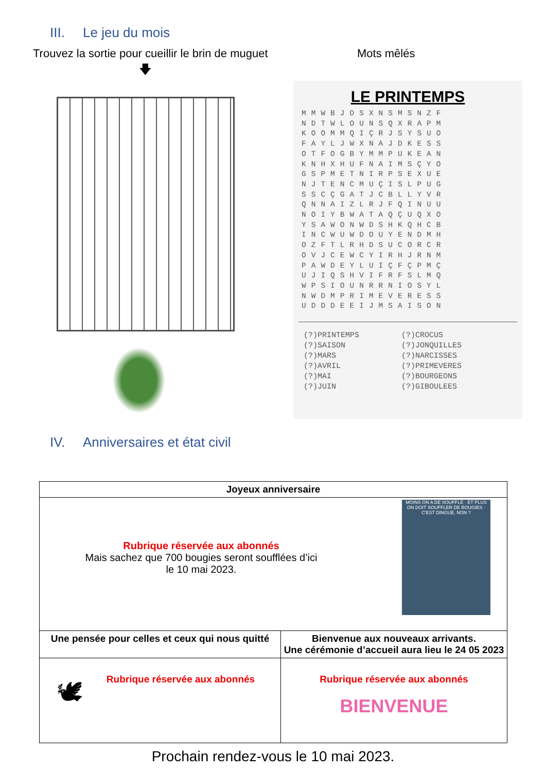III. Le jeu du mois
Trouvez la sortie pour cueillir le brin de muguet
Mots mêlés
🡇
LE PRINTEMPS
MMWBJDSXNSMSNZF NDTWLOUNSQXRAPM KOOMMQIÇRJSYSUO FAYLJWXNAJDKESS OTFOGBYMMPUKEAN KNHXHUFNAIMSÇYO GSPMETNIRPSEXUE NJTENCMUÇISLPUG SSCÇGATJCBLLYVR QNNAIZLRJFQINUU NOIYBWATAQÇUQXO YSAWONWDSHKQHCB INCWUWDOUYENDMH OZFTLRHDSUCORCR OVJCEWCYIRHJRNM PAWDEYLUIÇFÇPMÇ UJIQSHVIFRFSLMQ WPSIOUNRRNIOSYL NWDMPRIMEVERESS UDDDEEIJMSAISON
(?)PRINTEMPS
(?)SAISON
(?)MARS
(?)AVRIL
(?)MAI
(?)JUIN
(?)CROCUS
(?)JONQUILLES
(?)NARCISSES
(?)PRIMEVERES
(?)BOURGEONS
(?)GIBOULEES
IV. Anniversaires et état civil
| Joyeux anniversaire | |
| Rubrique réservée aux abonnés Mais sachez que 700 bougies seront soufflées d’ici le 10 mai 2023. MOINS ON A DE SOUFFLE · ET PLUS ON DOIT SOUFFLER DE BOUGIES · C'EST DINGUE, NON ? | |
| Une pensée pour celles et ceux qui nous quitté | Bienvenue aux nouveaux arrivants. Une cérémonie d’accueil aura lieu le 24 05 2023 |
| 🕊 Rubrique réservée aux abonnés | Rubrique réservée aux abonnés BIENVENUE |
Prochain rendez-vous le 10 mai 2023.